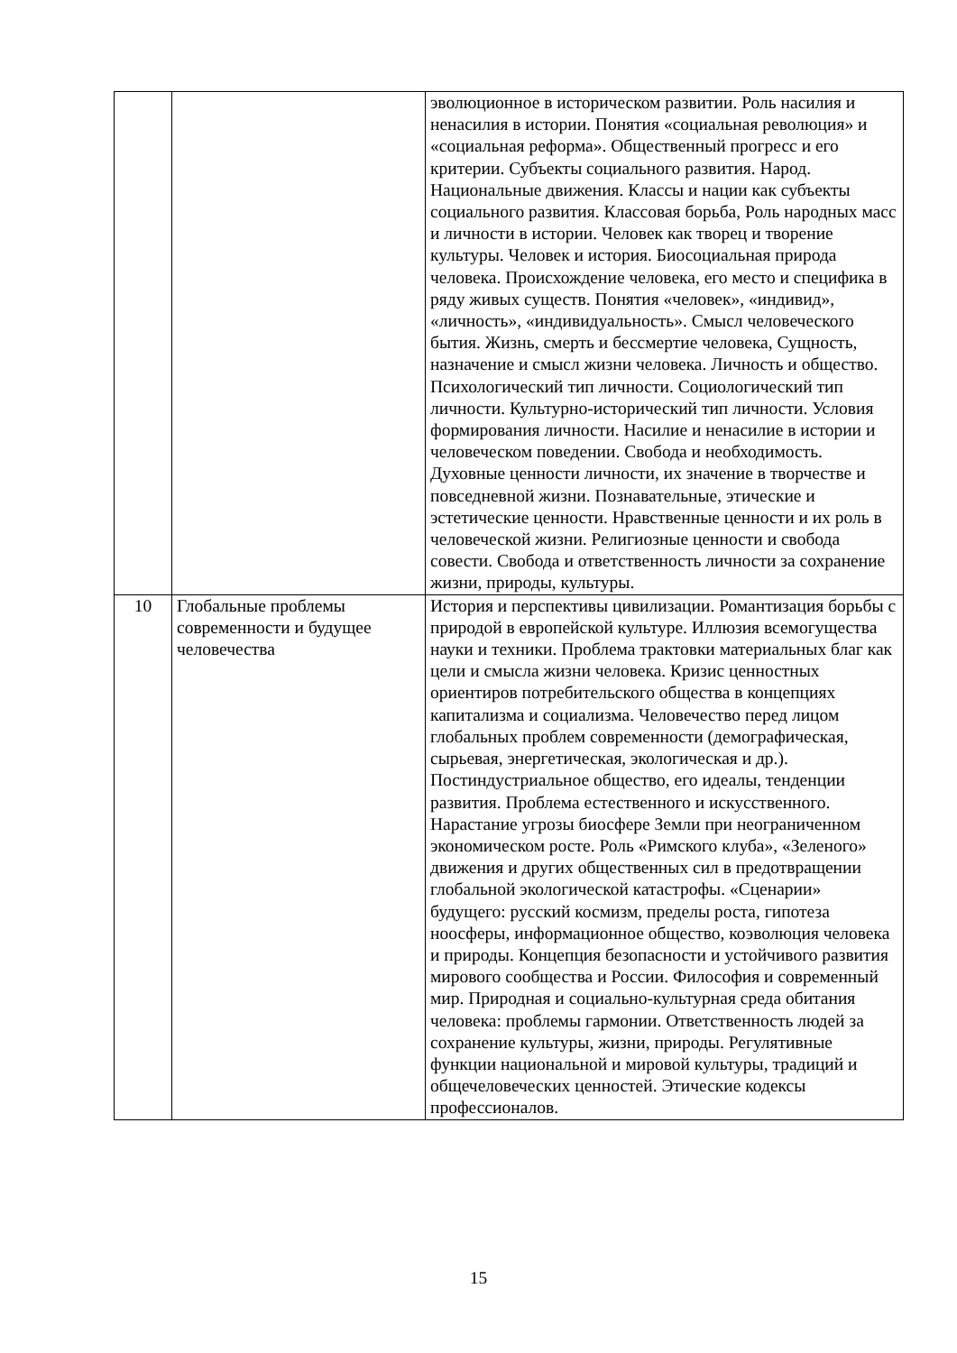| | | эволюционное в историческом развитии. Роль насилия и ненасилия в истории. Понятия «социальная революция» и «социальная реформа». Общественный прогресс и его критерии. Субъекты социального развития. Народ. Национальные движения. Классы и нации как субъекты социального развития. Классовая борьба, Роль народных масс и личности в истории. Человек как творец и творение культуры. Человек и история. Биосоциальная природа человека. Происхождение человека, его место и специфика в ряду живых существ. Понятия «человек», «индивид», «личность», «индивидуальность». Смысл человеческого бытия. Жизнь, смерть и бессмертие человека, Сущность, назначение и смысл жизни человека. Личность и общество. Психологический тип личности. Социологический тип личности. Культурно-исторический тип личности. Условия формирования личности. Насилие и ненасилие в истории и человеческом поведении. Свобода и необходимость. Духовные ценности личности, их значение в творчестве и повседневной жизни. Познавательные, этические и эстетические ценности. Нравственные ценности и их роль в человеческой жизни. Религиозные ценности и свобода совести. Свобода и ответственность личности за сохранение жизни, природы, культуры. |
| 10 | Глобальные проблемы современности и будущее человечества | История и перспективы цивилизации. Романтизация борьбы с природой в европейской культуре. Иллюзия всемогущества науки и техники. Проблема трактовки материальных благ как цели и смысла жизни человека. Кризис ценностных ориентиров потребительского общества в концепциях капитализма и социализма. Человечество перед лицом глобальных проблем современности (демографическая, сырьевая, энергетическая, экологическая и др.). Постиндустриальное общество, его идеалы, тенденции развития. Проблема естественного и искусственного. Нарастание угрозы биосфере Земли при неограниченном экономическом росте. Роль «Римского клуба», «Зеленого» движения и других общественных сил в предотвращении глобальной экологической катастрофы. «Сценарии» будущего: русский космизм, пределы роста, гипотеза ноосферы, информационное общество, коэволюция человека и природы. Концепция безопасности и устойчивого развития мирового сообщества и России. Философия и современный мир. Природная и социально-культурная среда обитания человека: проблемы гармонии. Ответственность людей за сохранение культуры, жизни, природы. Регулятивные функции национальной и мировой культуры, традиций и общечеловеческих ценностей. Этические кодексы профессионалов. |
15